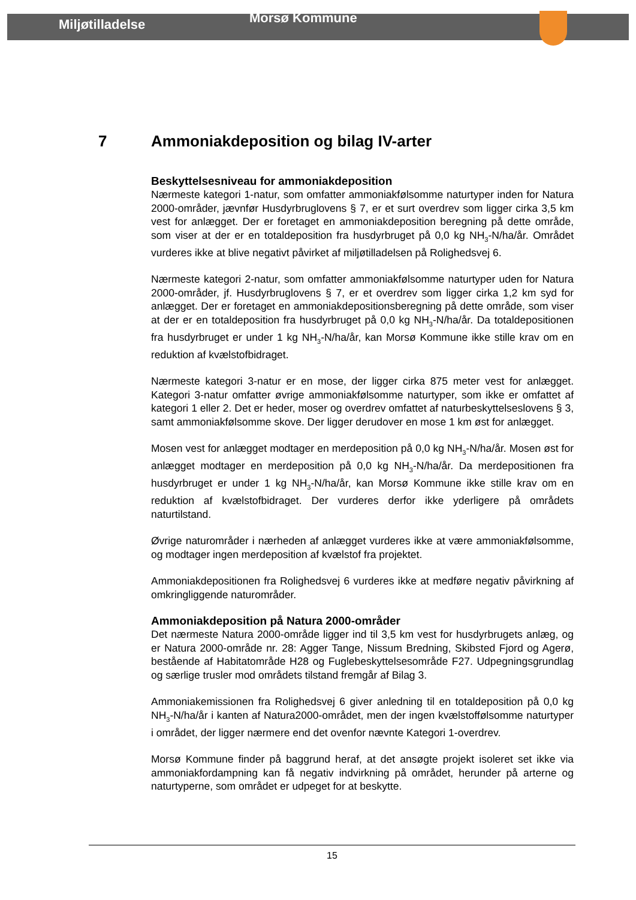Miljøtilladelse
Morsø Kommune
7 Ammoniakdeposition og bilag IV-arter
Beskyttelsesniveau for ammoniakdeposition
Nærmeste kategori 1-natur, som omfatter ammoniakfølsomme naturtyper inden for Natura 2000-områder, jævnfør Husdyrbruglovens § 7, er et surt overdrev som ligger cirka 3,5 km vest for anlægget. Der er foretaget en ammoniakdeposition beregning på dette område, som viser at der er en totaldeposition fra husdyrbruget på 0,0 kg NH<sub>3</sub>-N/ha/år. Området vurderes ikke at blive negativt påvirket af miljøtilladelsen på Rolighedsvej 6.
Nærmeste kategori 2-natur, som omfatter ammoniakfølsomme naturtyper uden for Natura 2000-områder, jf. Husdyrbruglovens § 7, er et overdrev som ligger cirka 1,2 km syd for anlægget. Der er foretaget en ammoniakdepositionsberegning på dette område, som viser at der er en totaldeposition fra husdyrbruget på 0,0 kg NH<sub>3</sub>-N/ha/år. Da totaldepositionen fra husdyrbruget er under 1 kg NH<sub>3</sub>-N/ha/år, kan Morsø Kommune ikke stille krav om en reduktion af kvælstofbidraget.
Nærmeste kategori 3-natur er en mose, der ligger cirka 875 meter vest for anlægget. Kategori 3-natur omfatter øvrige ammoniakfølsomme naturtyper, som ikke er omfattet af kategori 1 eller 2. Det er heder, moser og overdrev omfattet af naturbeskyttelseslovens § 3, samt ammoniakfølsomme skove. Der ligger derudover en mose 1 km øst for anlægget.
Mosen vest for anlægget modtager en merdeposition på 0,0 kg NH<sub>3</sub>-N/ha/år. Mosen øst for anlægget modtager en merdeposition på 0,0 kg NH<sub>3</sub>-N/ha/år. Da merdepositionen fra husdyrbruget er under 1 kg NH<sub>3</sub>-N/ha/år, kan Morsø Kommune ikke stille krav om en reduktion af kvælstofbidraget. Der vurderes derfor ikke yderligere på områdets naturtilstand.
Øvrige naturområder i nærheden af anlægget vurderes ikke at være ammoniakfølsomme, og modtager ingen merdeposition af kvælstof fra projektet.
Ammoniakdepositionen fra Rolighedsvej 6 vurderes ikke at medføre negativ påvirkning af omkringliggende naturområder.
Ammoniakdeposition på Natura 2000-områder
Det nærmeste Natura 2000-område ligger ind til 3,5 km vest for husdyrbrugets anlæg, og er Natura 2000-område nr. 28: Agger Tange, Nissum Bredning, Skibsted Fjord og Agerø, bestående af Habitatområde H28 og Fuglebeskyttelsesområde F27. Udpegningsgrundlag og særlige trusler mod områdets tilstand fremgår af Bilag 3.
Ammoniakemissionen fra Rolighedsvej 6 giver anledning til en totaldeposition på 0,0 kg NH<sub>3</sub>-N/ha/år i kanten af Natura2000-området, men der ingen kvælstoffølsomme naturtyper i området, der ligger nærmere end det ovenfor nævnte Kategori 1-overdrev.
Morsø Kommune finder på baggrund heraf, at det ansøgte projekt isoleret set ikke via ammoniakfordampning kan få negativ indvirkning på området, herunder på arterne og naturtyperne, som området er udpeget for at beskytte.
15